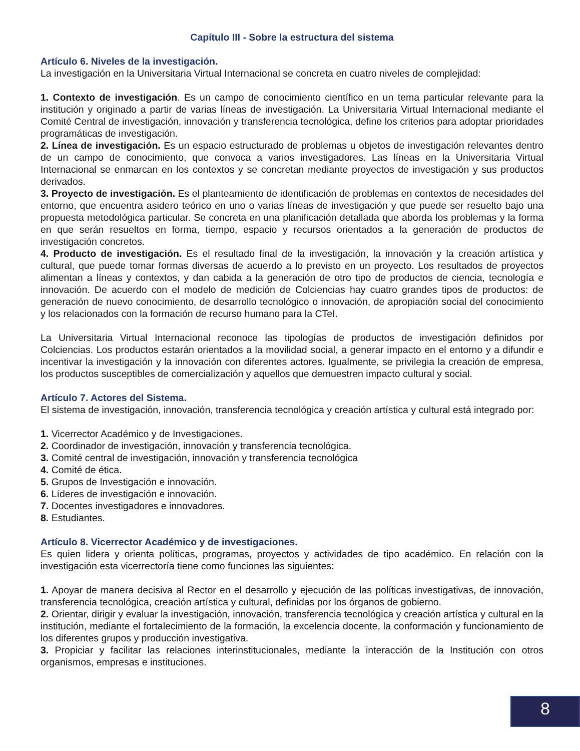Capítulo III - Sobre la estructura del sistema
Artículo 6. Niveles de la investigación.
La investigación en la Universitaria Virtual Internacional se concreta en cuatro niveles de complejidad:
1. Contexto de investigación. Es un campo de conocimiento científico en un tema particular relevante para la institución y originado a partir de varias líneas de investigación. La Universitaria Virtual Internacional mediante el Comité Central de investigación, innovación y transferencia tecnológica, define los criterios para adoptar prioridades programáticas de investigación.
2. Línea de investigación. Es un espacio estructurado de problemas u objetos de investigación relevantes dentro de un campo de conocimiento, que convoca a varios investigadores. Las líneas en la Universitaria Virtual Internacional se enmarcan en los contextos y se concretan mediante proyectos de investigación y sus productos derivados.
3. Proyecto de investigación. Es el planteamiento de identificación de problemas en contextos de necesidades del entorno, que encuentra asidero teórico en uno o varias líneas de investigación y que puede ser resuelto bajo una propuesta metodológica particular. Se concreta en una planificación detallada que aborda los problemas y la forma en que serán resueltos en forma, tiempo, espacio y recursos orientados a la generación de productos de investigación concretos.
4. Producto de investigación. Es el resultado final de la investigación, la innovación y la creación artística y cultural, que puede tomar formas diversas de acuerdo a lo previsto en un proyecto. Los resultados de proyectos alimentan a líneas y contextos, y dan cabida a la generación de otro tipo de productos de ciencia, tecnología e innovación. De acuerdo con el modelo de medición de Colciencias hay cuatro grandes tipos de productos: de generación de nuevo conocimiento, de desarrollo tecnológico o innovación, de apropiación social del conocimiento y los relacionados con la formación de recurso humano para la CTeI.
La Universitaria Virtual Internacional reconoce las tipologías de productos de investigación definidos por Colciencias. Los productos estarán orientados a la movilidad social, a generar impacto en el entorno y a difundir e incentivar la investigación y la innovación con diferentes actores. Igualmente, se privilegia la creación de empresa, los productos susceptibles de comercialización y aquellos que demuestren impacto cultural y social.
Artículo 7. Actores del Sistema.
El sistema de investigación, innovación, transferencia tecnológica y creación artística y cultural está integrado por:
1. Vicerrector Académico y de Investigaciones.
2. Coordinador de investigación, innovación y transferencia tecnológica.
3. Comité central de investigación, innovación y transferencia tecnológica
4. Comité de ética.
5. Grupos de Investigación e innovación.
6. Líderes de investigación e innovación.
7. Docentes investigadores e innovadores.
8. Estudiantes.
Artículo 8. Vicerrector Académico y de investigaciones.
Es quien lidera y orienta políticas, programas, proyectos y actividades de tipo académico. En relación con la investigación esta vicerrectoría tiene como funciones las siguientes:
1. Apoyar de manera decisiva al Rector en el desarrollo y ejecución de las políticas investigativas, de innovación, transferencia tecnológica, creación artística y cultural, definidas por los órganos de gobierno.
2. Orientar, dirigir y evaluar la investigación, innovación, transferencia tecnológica y creación artística y cultural en la institución, mediante el fortalecimiento de la formación, la excelencia docente, la conformación y funcionamiento de los diferentes grupos y producción investigativa.
3. Propiciar y facilitar las relaciones interinstitucionales, mediante la interacción de la Institución con otros organismos, empresas e instituciones.
8